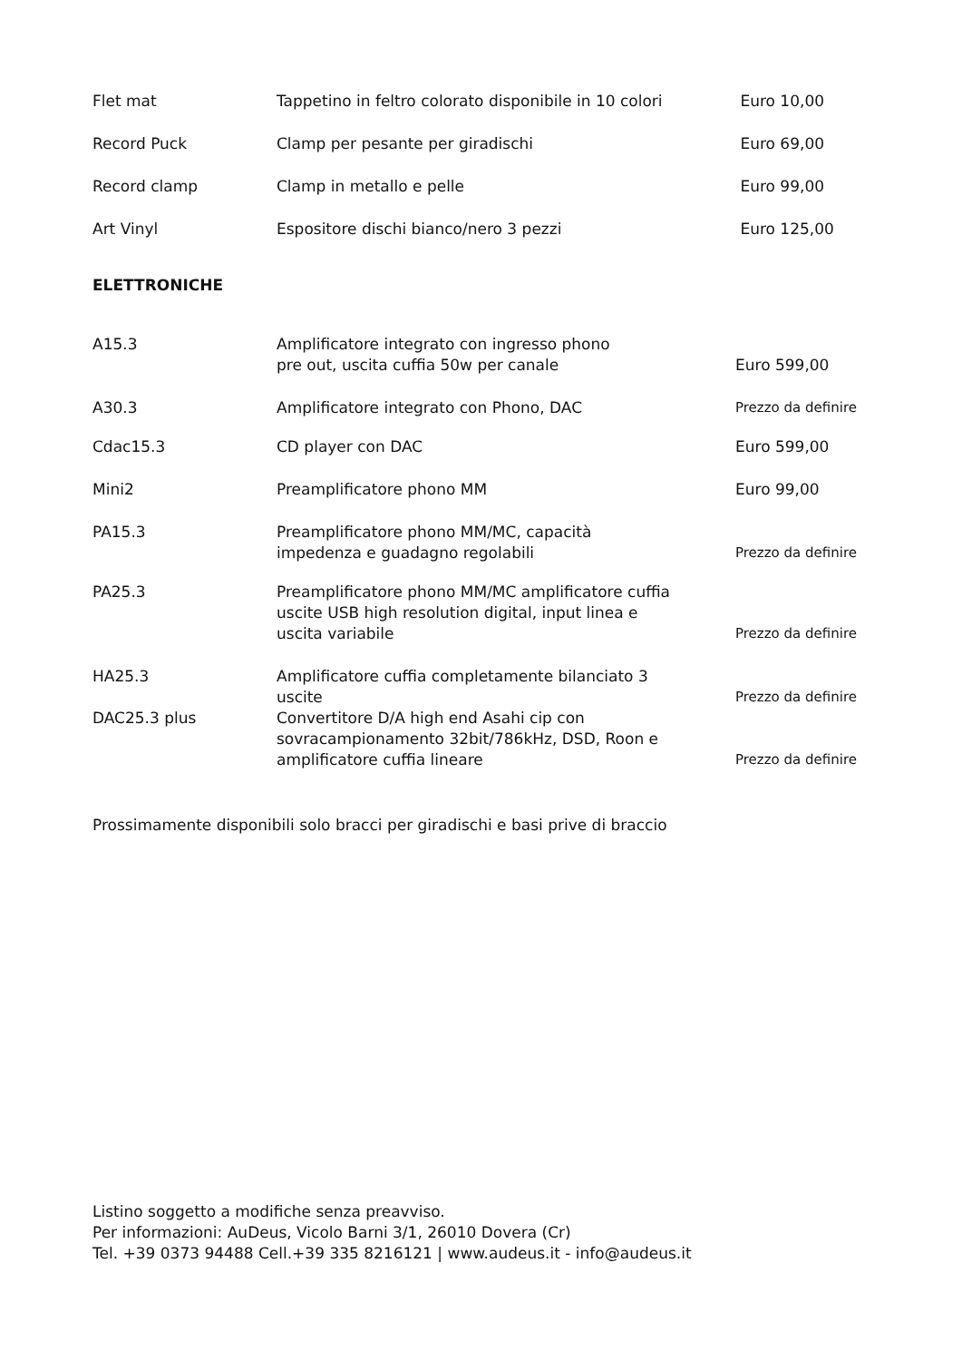| Flet mat | Tappetino in feltro colorato disponibile in 10 colori | Euro 10,00 |
| Record Puck | Clamp per pesante per giradischi | Euro 69,00 |
| Record clamp | Clamp in metallo e pelle | Euro 99,00 |
| Art Vinyl | Espositore dischi bianco/nero 3 pezzi | Euro 125,00 |
ELETTRONICHE
| A15.3 | Amplificatore integrato con ingresso phono pre out, uscita cuffia 50w per canale | Euro 599,00 |
| A30.3 | Amplificatore integrato con Phono, DAC | Prezzo da definire |
| Cdac15.3 | CD player con DAC | Euro 599,00 |
| Mini2 | Preamplificatore phono MM | Euro 99,00 |
| PA15.3 | Preamplificatore phono MM/MC, capacità impedenza e guadagno regolabili | Prezzo da definire |
| PA25.3 | Preamplificatore phono MM/MC amplificatore cuffia uscite USB high resolution digital, input linea e uscita variabile | Prezzo da definire |
| HA25.3 | Amplificatore cuffia completamente bilanciato 3 uscite | Prezzo da definire |
| DAC25.3 plus | Convertitore D/A high end Asahi cip con sovracampionamento 32bit/786kHz, DSD, Roon e amplificatore cuffia lineare | Prezzo da definire |
Prossimamente disponibili solo bracci per giradischi e basi prive di braccio
Listino soggetto a modifiche senza preavviso.
Per informazioni: AuDeus, Vicolo Barni 3/1, 26010 Dovera (Cr)
Tel. +39 0373 94488 Cell.+39 335 8216121 | www.audeus.it - info@audeus.it